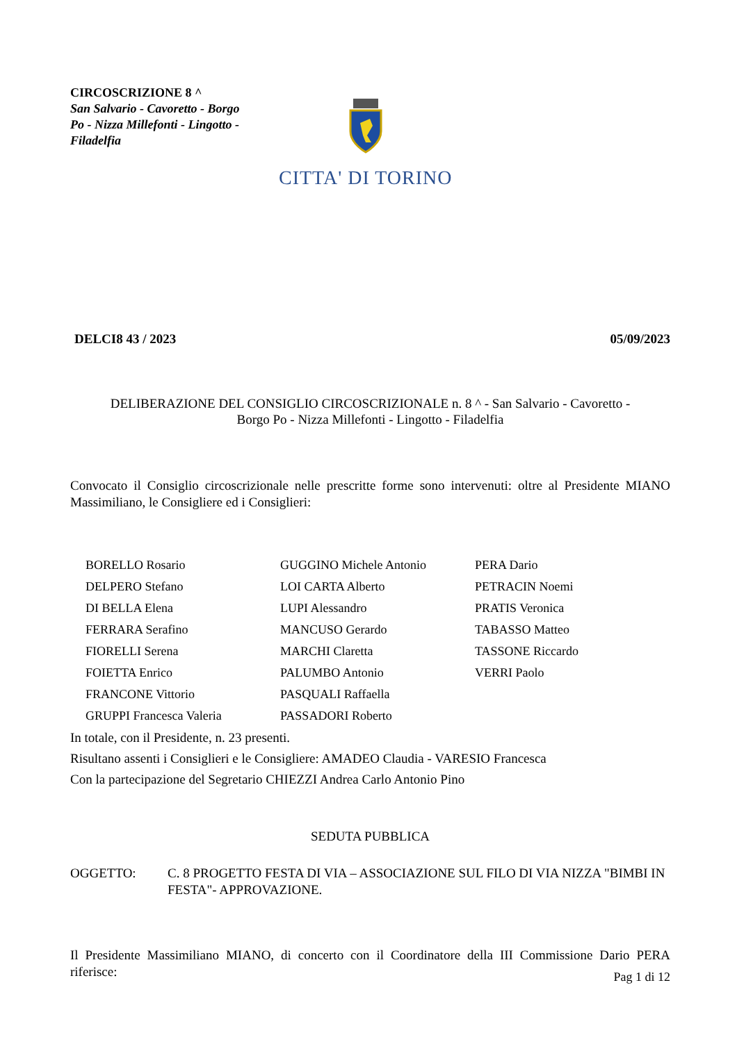CIRCOSCRIZIONE 8 ^
San Salvario - Cavoretto - Borgo Po - Nizza Millefonti - Lingotto - Filadelfia
CITTA' DI TORINO
DELCI8 43 / 2023 05/09/2023
DELIBERAZIONE DEL CONSIGLIO CIRCOSCRIZIONALE n. 8 ^ - San Salvario - Cavoretto -
Borgo Po - Nizza Millefonti - Lingotto - Filadelfia
Convocato il Consiglio circoscrizionale nelle prescritte forme sono intervenuti: oltre al Presidente MIANO Massimiliano, le Consigliere ed i Consiglieri:
| BORELLO Rosario | GUGGINO Michele Antonio | PERA Dario |
| DELPERO Stefano | LOI CARTA Alberto | PETRACIN Noemi |
| DI BELLA Elena | LUPI Alessandro | PRATIS Veronica |
| FERRARA Serafino | MANCUSO Gerardo | TABASSO Matteo |
| FIORELLI Serena | MARCHI Claretta | TASSONE Riccardo |
| FOIETTA Enrico | PALUMBO Antonio | VERRI Paolo |
| FRANCONE Vittorio | PASQUALI Raffaella | |
| GRUPPI Francesca Valeria | PASSADORI Roberto | |
In totale, con il Presidente, n. 23 presenti.
Risultano assenti i Consiglieri e le Consigliere: AMADEO Claudia - VARESIO Francesca
Con la partecipazione del Segretario CHIEZZI Andrea Carlo Antonio Pino
SEDUTA PUBBLICA
OGGETTO: C. 8 PROGETTO FESTA DI VIA – ASSOCIAZIONE SUL FILO DI VIA NIZZA "BIMBI IN FESTA"- APPROVAZIONE.
Il Presidente Massimiliano MIANO, di concerto con il Coordinatore della III Commissione Dario PERA riferisce:
Pag 1 di 12